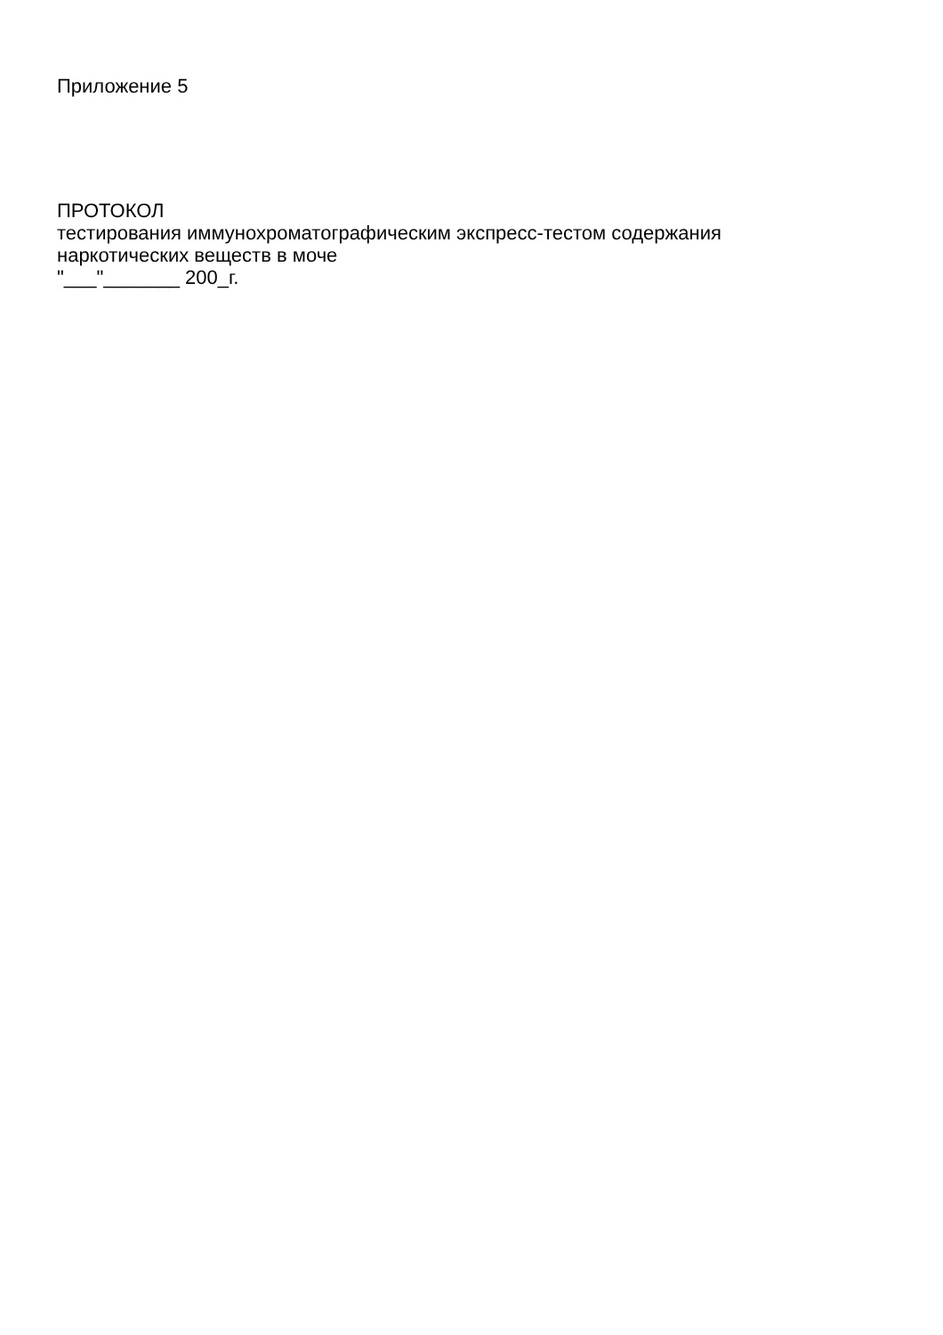Приложение 5
ПРОТОКОЛ
тестирования иммунохроматографическим экспресс-тестом содержания
наркотических веществ в моче
"___"_______ 200_г.